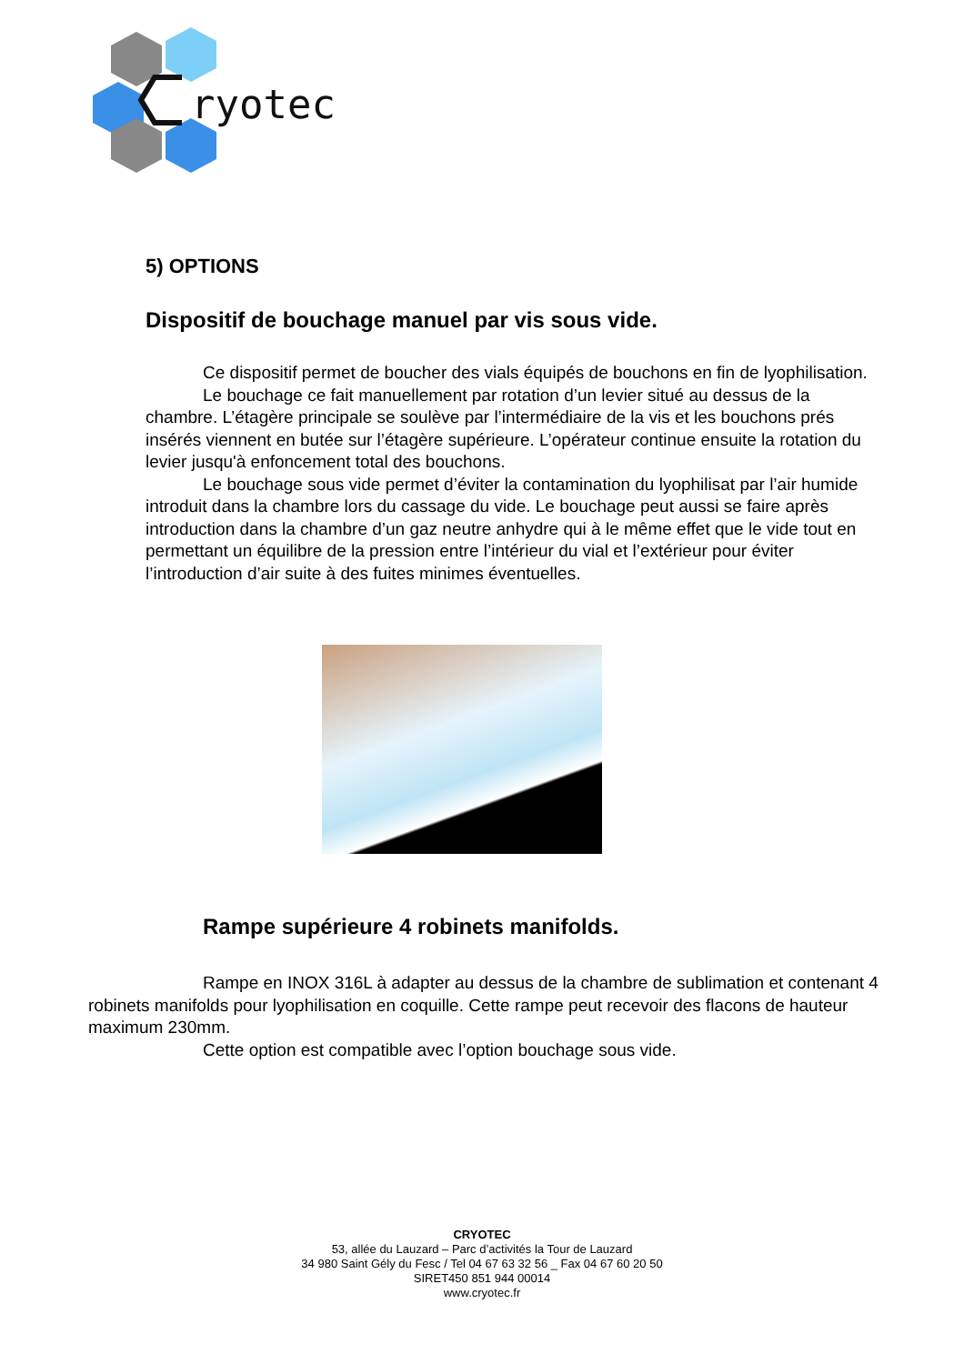ryotec
5) OPTIONS
Dispositif de bouchage manuel par vis sous vide.
Ce dispositif permet de boucher des vials équipés de bouchons en fin de lyophilisation.
Le bouchage ce fait manuellement par rotation d’un levier situé au dessus de la chambre. L’étagère principale se soulève par l’intermédiaire de la vis et les bouchons prés insérés viennent en butée sur l’étagère supérieure. L’opérateur continue ensuite la rotation du levier jusqu'à enfoncement total des bouchons.
Le bouchage sous vide permet d’éviter la contamination du lyophilisat par l’air humide introduit dans la chambre lors du cassage du vide. Le bouchage peut aussi se faire après introduction dans la chambre d’un gaz neutre anhydre qui à le même effet que le vide tout en permettant un équilibre de la pression entre l’intérieur du vial et l’extérieur pour éviter l’introduction d’air suite à des fuites minimes éventuelles.
Rampe supérieure 4 robinets manifolds.
Rampe en INOX 316L à adapter au dessus de la chambre de sublimation et contenant 4 robinets manifolds pour lyophilisation en coquille. Cette rampe peut recevoir des flacons de hauteur maximum 230mm.
Cette option est compatible avec l’option bouchage sous vide.
CRYOTEC
53, allée du Lauzard – Parc d’activités la Tour de Lauzard
34 980 Saint Gély du Fesc / Tel 04 67 63 32 56 _ Fax 04 67 60 20 50
SIRET450 851 944 00014
www.cryotec.fr